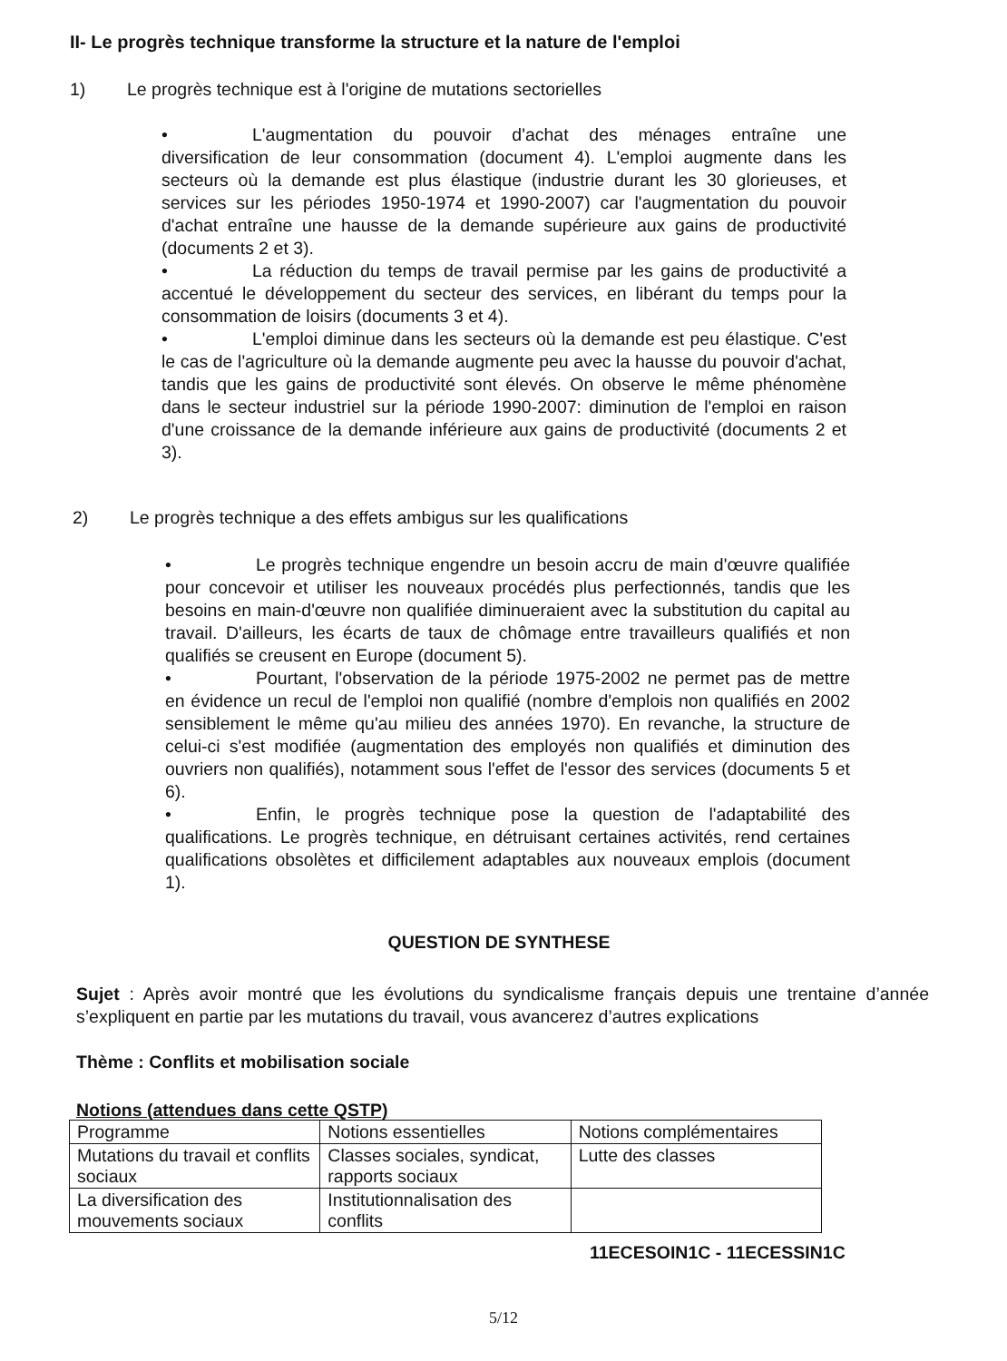II- Le progrès technique transforme la structure et la nature de l'emploi
1) Le progrès technique est à l'origine de mutations sectorielles
• L'augmentation du pouvoir d'achat des ménages entraîne une diversification de leur consommation (document 4). L'emploi augmente dans les secteurs où la demande est plus élastique (industrie durant les 30 glorieuses, et services sur les périodes 1950-1974 et 1990-2007) car l'augmentation du pouvoir d'achat entraîne une hausse de la demande supérieure aux gains de productivité (documents 2 et 3).
• La réduction du temps de travail permise par les gains de productivité a accentué le développement du secteur des services, en libérant du temps pour la consommation de loisirs (documents 3 et 4).
• L'emploi diminue dans les secteurs où la demande est peu élastique. C'est le cas de l'agriculture où la demande augmente peu avec la hausse du pouvoir d'achat, tandis que les gains de productivité sont élevés. On observe le même phénomène dans le secteur industriel sur la période 1990-2007: diminution de l'emploi en raison d'une croissance de la demande inférieure aux gains de productivité (documents 2 et 3).
2) Le progrès technique a des effets ambigus sur les qualifications
• Le progrès technique engendre un besoin accru de main d'œuvre qualifiée pour concevoir et utiliser les nouveaux procédés plus perfectionnés, tandis que les besoins en main-d'œuvre non qualifiée diminueraient avec la substitution du capital au travail. D'ailleurs, les écarts de taux de chômage entre travailleurs qualifiés et non qualifiés se creusent en Europe (document 5).
• Pourtant, l'observation de la période 1975-2002 ne permet pas de mettre en évidence un recul de l'emploi non qualifié (nombre d'emplois non qualifiés en 2002 sensiblement le même qu'au milieu des années 1970). En revanche, la structure de celui-ci s'est modifiée (augmentation des employés non qualifiés et diminution des ouvriers non qualifiés), notamment sous l'effet de l'essor des services (documents 5 et 6).
• Enfin, le progrès technique pose la question de l'adaptabilité des qualifications. Le progrès technique, en détruisant certaines activités, rend certaines qualifications obsolètes et difficilement adaptables aux nouveaux emplois (document 1).
QUESTION DE SYNTHESE
Sujet : Après avoir montré que les évolutions du syndicalisme français depuis une trentaine d’année s’expliquent en partie par les mutations du travail, vous avancerez d’autres explications
Thème : Conflits et mobilisation sociale
Notions (attendues dans cette QSTP)
| Programme | Notions essentielles | Notions complémentaires |
| Mutations du travail et conflits sociaux | Classes sociales, syndicat, rapports sociaux | Lutte des classes |
| La diversification des mouvements sociaux | Institutionnalisation des conflits | |
11ECESOIN1C - 11ECESSIN1C
5/12